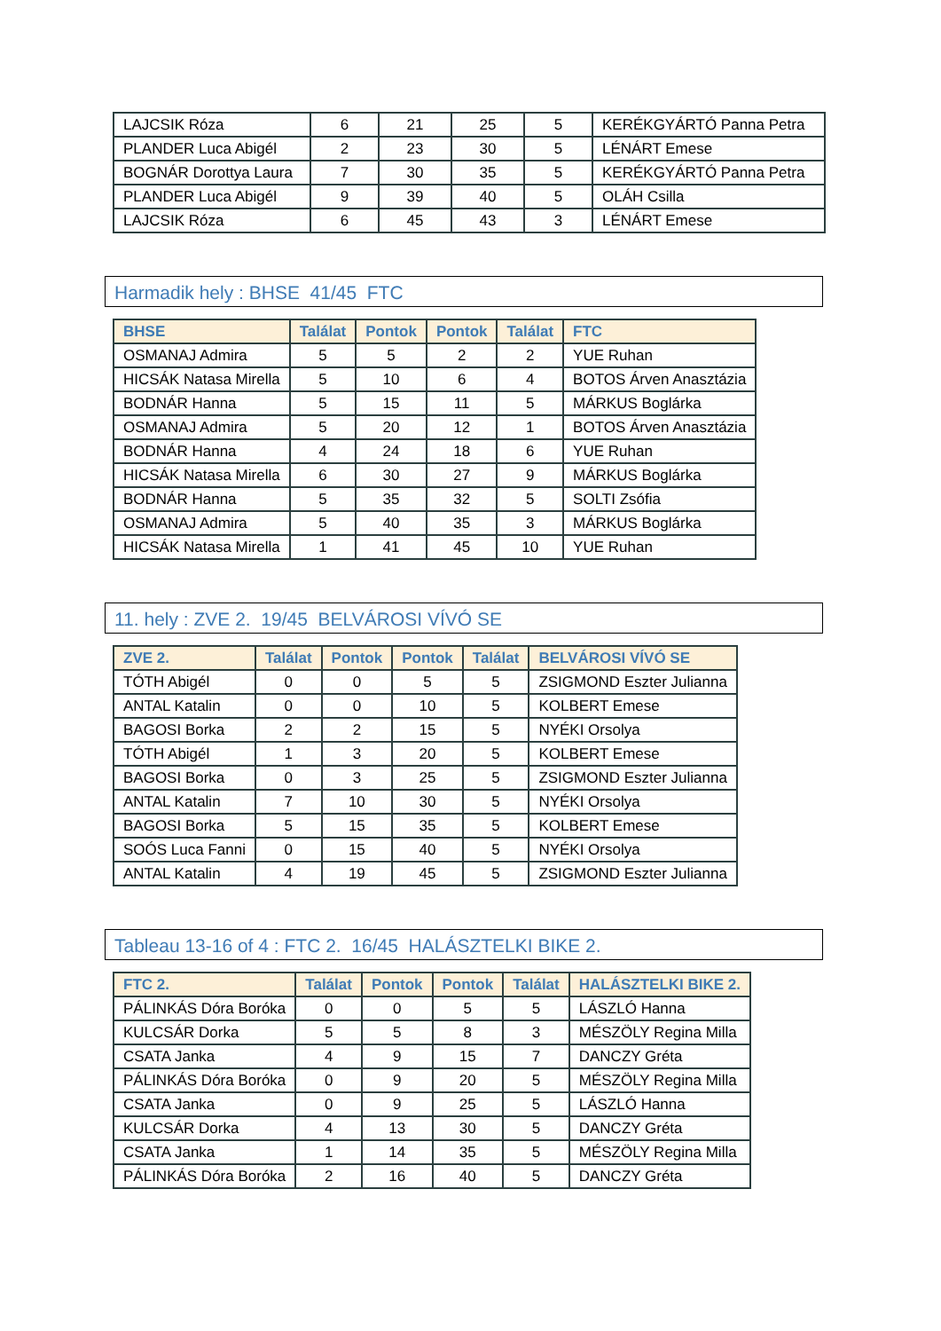| LAJCSIK Róza | 6 | 21 | 25 | 5 | KERÉKGYÁRTÓ Panna Petra |
| PLANDER Luca Abigél | 2 | 23 | 30 | 5 | LÉNÁRT Emese |
| BOGNÁR Dorottya Laura | 7 | 30 | 35 | 5 | KERÉKGYÁRTÓ Panna Petra |
| PLANDER Luca Abigél | 9 | 39 | 40 | 5 | OLÁH Csilla |
| LAJCSIK Róza | 6 | 45 | 43 | 3 | LÉNÁRT Emese |
Harmadik hely : BHSE 41/45 FTC
| BHSE | Találat | Pontok | Pontok | Találat | FTC |
| --- | --- | --- | --- | --- | --- |
| OSMANAJ Admira | 5 | 5 | 2 | 2 | YUE Ruhan |
| HICSÁK Natasa Mirella | 5 | 10 | 6 | 4 | BOTOS Árven Anasztázia |
| BODNÁR Hanna | 5 | 15 | 11 | 5 | MÁRKUS Boglárka |
| OSMANAJ Admira | 5 | 20 | 12 | 1 | BOTOS Árven Anasztázia |
| BODNÁR Hanna | 4 | 24 | 18 | 6 | YUE Ruhan |
| HICSÁK Natasa Mirella | 6 | 30 | 27 | 9 | MÁRKUS Boglárka |
| BODNÁR Hanna | 5 | 35 | 32 | 5 | SOLTI Zsófia |
| OSMANAJ Admira | 5 | 40 | 35 | 3 | MÁRKUS Boglárka |
| HICSÁK Natasa Mirella | 1 | 41 | 45 | 10 | YUE Ruhan |
11. hely : ZVE 2. 19/45 BELVÁROSI VÍVÓ SE
| ZVE 2. | Találat | Pontok | Pontok | Találat | BELVÁROSI VÍVÓ SE |
| --- | --- | --- | --- | --- | --- |
| TÓTH Abigél | 0 | 0 | 5 | 5 | ZSIGMOND Eszter Julianna |
| ANTAL Katalin | 0 | 0 | 10 | 5 | KOLBERT Emese |
| BAGOSI Borka | 2 | 2 | 15 | 5 | NYÉKI Orsolya |
| TÓTH Abigél | 1 | 3 | 20 | 5 | KOLBERT Emese |
| BAGOSI Borka | 0 | 3 | 25 | 5 | ZSIGMOND Eszter Julianna |
| ANTAL Katalin | 7 | 10 | 30 | 5 | NYÉKI Orsolya |
| BAGOSI Borka | 5 | 15 | 35 | 5 | KOLBERT Emese |
| SOÓS Luca Fanni | 0 | 15 | 40 | 5 | NYÉKI Orsolya |
| ANTAL Katalin | 4 | 19 | 45 | 5 | ZSIGMOND Eszter Julianna |
Tableau 13-16 of 4 : FTC 2. 16/45 HALÁSZTELKI BIKE 2.
| FTC 2. | Találat | Pontok | Pontok | Találat | HALÁSZTELKI BIKE 2. |
| --- | --- | --- | --- | --- | --- |
| PÁLINKÁS Dóra Boróka | 0 | 0 | 5 | 5 | LÁSZLÓ Hanna |
| KULCSÁR Dorka | 5 | 5 | 8 | 3 | MÉSZÖLY Regina Milla |
| CSATA Janka | 4 | 9 | 15 | 7 | DANCZY Gréta |
| PÁLINKÁS Dóra Boróka | 0 | 9 | 20 | 5 | MÉSZÖLY Regina Milla |
| CSATA Janka | 0 | 9 | 25 | 5 | LÁSZLÓ Hanna |
| KULCSÁR Dorka | 4 | 13 | 30 | 5 | DANCZY Gréta |
| CSATA Janka | 1 | 14 | 35 | 5 | MÉSZÖLY Regina Milla |
| PÁLINKÁS Dóra Boróka | 2 | 16 | 40 | 5 | DANCZY Gréta |